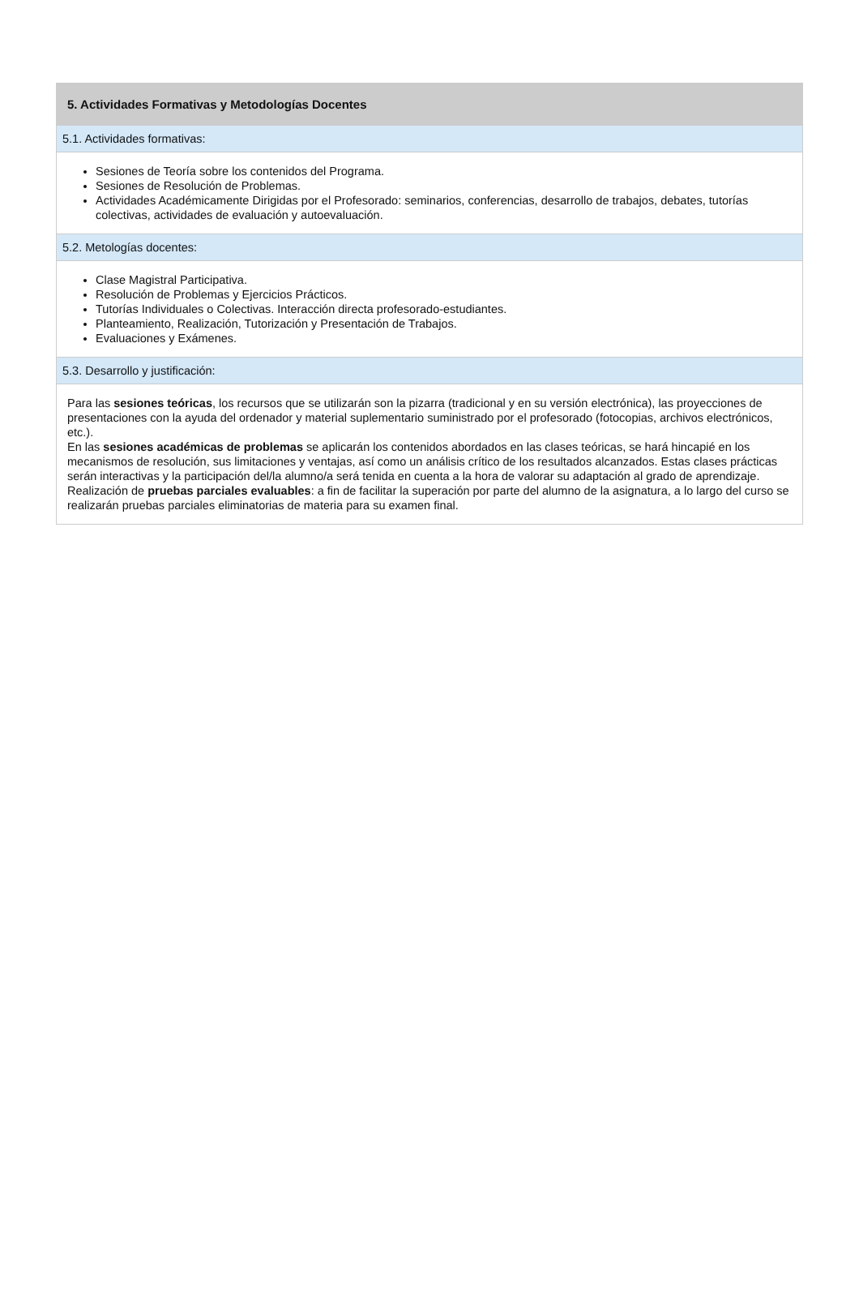5. Actividades Formativas y Metodologías Docentes
5.1. Actividades formativas:
Sesiones de Teoría sobre los contenidos del Programa.
Sesiones de Resolución de Problemas.
Actividades Académicamente Dirigidas por el Profesorado: seminarios, conferencias, desarrollo de trabajos, debates, tutorías colectivas, actividades de evaluación y autoevaluación.
5.2. Metologías docentes:
Clase Magistral Participativa.
Resolución de Problemas y Ejercicios Prácticos.
Tutorías Individuales o Colectivas. Interacción directa profesorado-estudiantes.
Planteamiento, Realización, Tutorización y Presentación de Trabajos.
Evaluaciones y Exámenes.
5.3. Desarrollo y justificación:
Para las sesiones teóricas, los recursos que se utilizarán son la pizarra (tradicional y en su versión electrónica), las proyecciones de presentaciones con la ayuda del ordenador y material suplementario suministrado por el profesorado (fotocopias, archivos electrónicos, etc.).
En las sesiones académicas de problemas se aplicarán los contenidos abordados en las clases teóricas, se hará hincapié en los mecanismos de resolución, sus limitaciones y ventajas, así como un análisis crítico de los resultados alcanzados. Estas clases prácticas serán interactivas y la participación del/la alumno/a será tenida en cuenta a la hora de valorar su adaptación al grado de aprendizaje.
Realización de pruebas parciales evaluables: a fin de facilitar la superación por parte del alumno de la asignatura, a lo largo del curso se realizarán pruebas parciales eliminatorias de materia para su examen final.